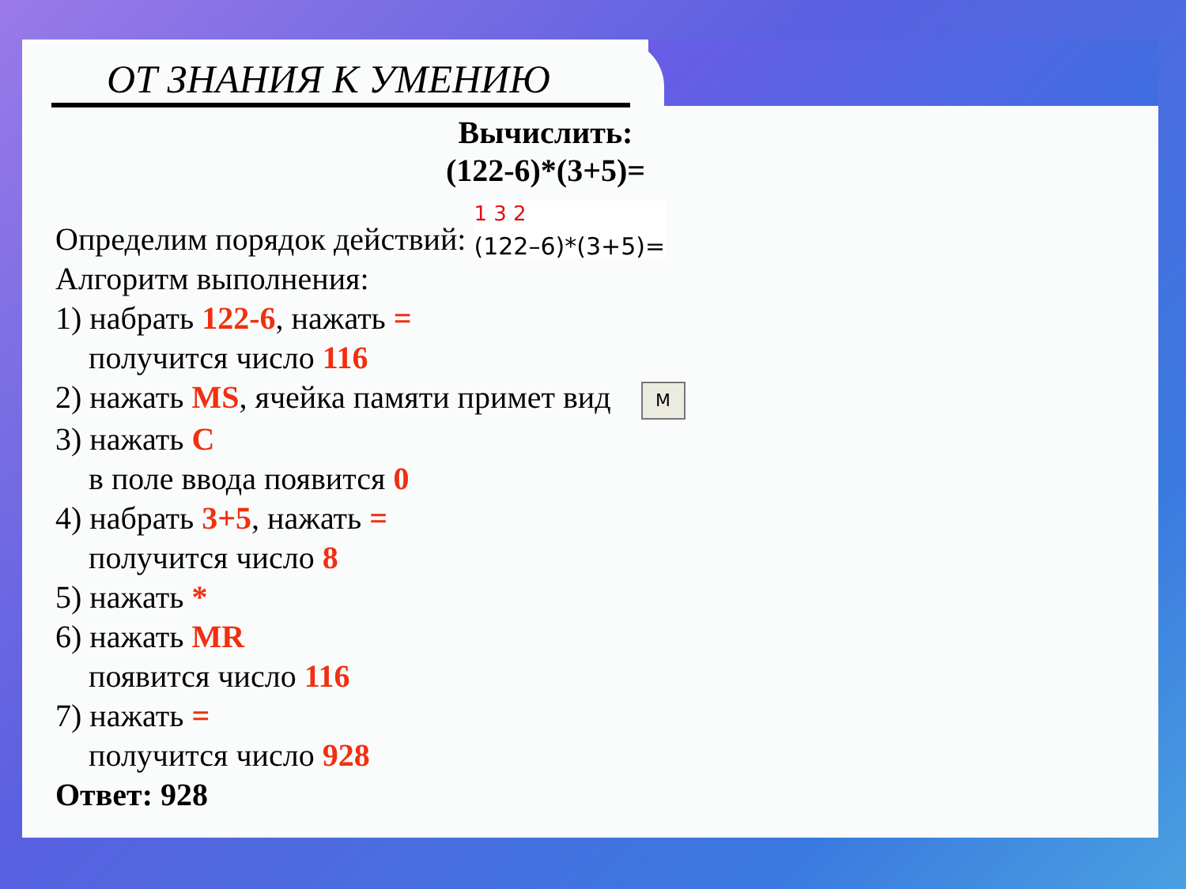ОТ ЗНАНИЯ К УМЕНИЮ
Вычислить:
(122-6)*(3+5)=
Определим порядок действий: <sup>1 3 2</sup>
(122–6)*(3+5)=
Алгоритм выполнения:
1) набрать 122-6, нажать =
получится число 116
2) нажать MS, ячейка памяти примет вид M
3) нажать C
в поле ввода появится 0
4) набрать 3+5, нажать =
получится число 8
5) нажать *
6) нажать MR
появится число 116
7) нажать =
получится число 928
Ответ: 928